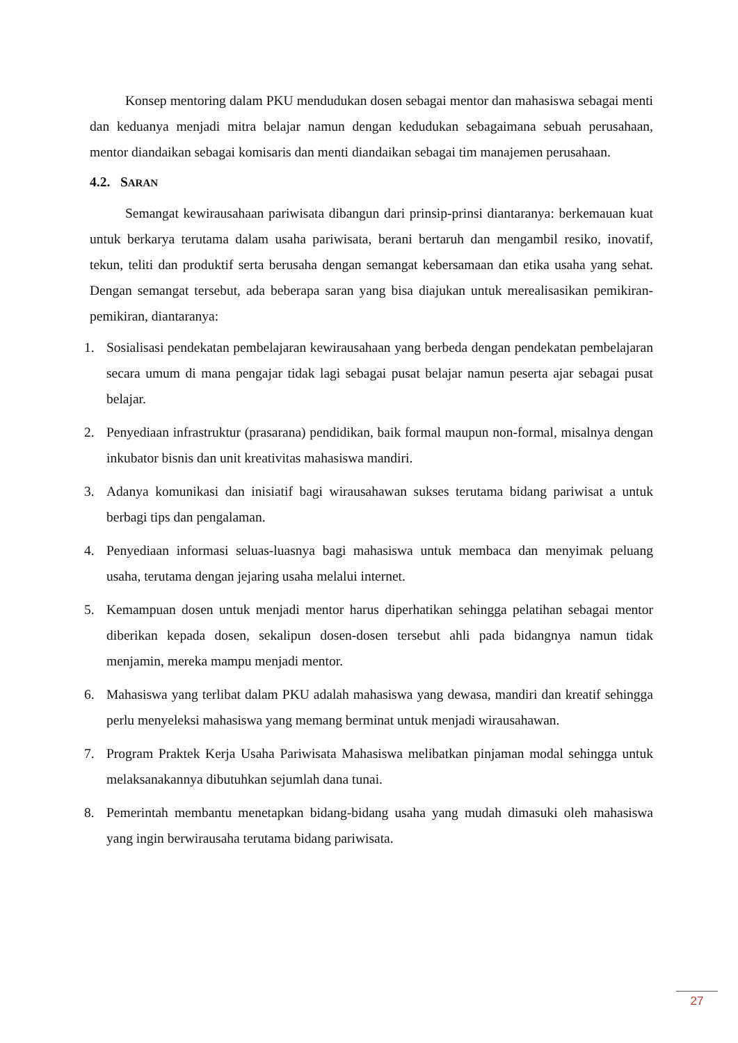Konsep mentoring dalam PKU mendudukan dosen sebagai mentor dan mahasiswa sebagai menti dan keduanya menjadi mitra belajar namun dengan kedudukan sebagaimana sebuah perusahaan, mentor diandaikan sebagai komisaris dan menti diandaikan sebagai tim manajemen perusahaan.
4.2. SARAN
Semangat kewirausahaan pariwisata dibangun dari prinsip-prinsi diantaranya: berkemauan kuat untuk berkarya terutama dalam usaha pariwisata, berani bertaruh dan mengambil resiko, inovatif, tekun, teliti dan produktif serta berusaha dengan semangat kebersamaan dan etika usaha yang sehat. Dengan semangat tersebut, ada beberapa saran yang bisa diajukan untuk merealisasikan pemikiran-pemikiran, diantaranya:
1. Sosialisasi pendekatan pembelajaran kewirausahaan yang berbeda dengan pendekatan pembelajaran secara umum di mana pengajar tidak lagi sebagai pusat belajar namun peserta ajar sebagai pusat belajar.
2. Penyediaan infrastruktur (prasarana) pendidikan, baik formal maupun non-formal, misalnya dengan inkubator bisnis dan unit kreativitas mahasiswa mandiri.
3. Adanya komunikasi dan inisiatif bagi wirausahawan sukses terutama bidang pariwisat a untuk berbagi tips dan pengalaman.
4. Penyediaan informasi seluas-luasnya bagi mahasiswa untuk membaca dan menyimak peluang usaha, terutama dengan jejaring usaha melalui internet.
5. Kemampuan dosen untuk menjadi mentor harus diperhatikan sehingga pelatihan sebagai mentor diberikan kepada dosen, sekalipun dosen-dosen tersebut ahli pada bidangnya namun tidak menjamin, mereka mampu menjadi mentor.
6. Mahasiswa yang terlibat dalam PKU adalah mahasiswa yang dewasa, mandiri dan kreatif sehingga perlu menyeleksi mahasiswa yang memang berminat untuk menjadi wirausahawan.
7. Program Praktek Kerja Usaha Pariwisata Mahasiswa melibatkan pinjaman modal sehingga untuk melaksanakannya dibutuhkan sejumlah dana tunai.
8. Pemerintah membantu menetapkan bidang-bidang usaha yang mudah dimasuki oleh mahasiswa yang ingin berwirausaha terutama bidang pariwisata.
27